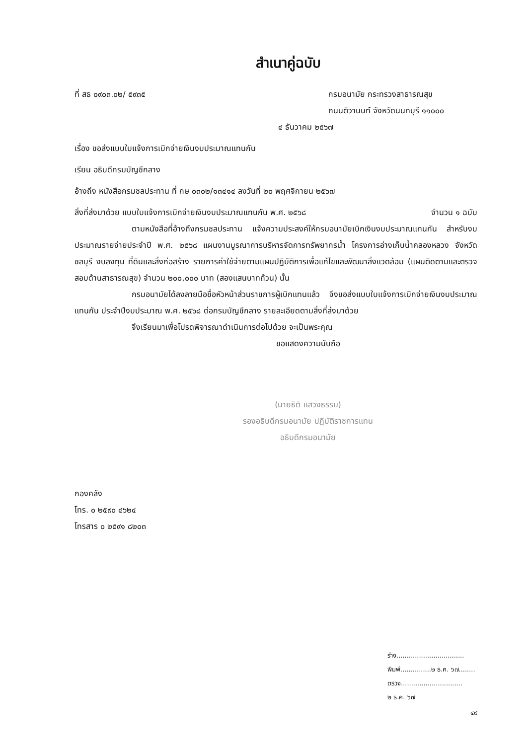สำเนาคู่ฉบับ
ที่ สธ ๐๙๐๓.๐๒/ ๕๙๓๕ กรมอนามัย กระทรวงสาธารณสุข
ถนนติวานนท์ จังหวัดนนทบุรี ๑๑๐๐๐
๔ ธันวาคม ๒๕๖๗
เรื่อง ขอส่งแบบใบแจ้งการเบิกจ่ายเงินงบประมาณแทนกัน
เรียน อธิบดีกรมบัญชีกลาง
อ้างถึง หนังสือกรมชลประทาน ที่ กษ ๐๓๐๒/๑๓๔๑๔ ลงวันที่ ๒๐ พฤศจิกายน ๒๕๖๗
สิ่งที่ส่งมาด้วย แบบใบแจ้งการเบิกจ่ายเงินงบประมาณแทนกัน พ.ศ. ๒๕๖๘
จำนวน ๑ ฉบับ
ตามหนังสือที่อ้างถึงกรมชลประทาน แจ้งความประสงค์ให้กรมอนามัยเบิกเงินงบประมาณแทนกัน สำหรับงบประมาณรายจ่ายประจำปี พ.ศ. ๒๕๖๘ แผนงานบูรณาการบริหารจัดการทรัพยากรน้ำ โครงการอ่างเก็บน้ำคลองหลวง จังหวัดชลบุรี งบลงทุน ที่ดินและสิ่งก่อสร้าง รายการค่าใช้จ่ายตามแผนปฏิบัติการเพื่อแก้ไขและพัฒนาสิ่งแวดล้อม (แผนติดตามและตรวจสอบด้านสาธารณสุข) จำนวน ๒๐๐,๐๐๐ บาท (สองแสนบาทถ้วน) นั้น
กรมอนามัยได้ลงลายมือชื่อหัวหน้าส่วนราชการผู้เบิกแทนแล้ว จึงขอส่งแบบใบแจ้งการเบิกจ่ายเงินงบประมาณแทนกัน ประจำปีงบประมาณ พ.ศ. ๒๕๖๘ ต่อกรมบัญชีกลาง รายละเอียดตามสิ่งที่ส่งมาด้วย
จึงเรียนมาเพื่อโปรดพิจารณาดำเนินการต่อไปด้วย จะเป็นพระคุณ
ขอแสดงความนับถือ
(นายธิติ แสวงธรรม)
รองอธิบดีกรมอนามัย ปฏิบัติราชการแทน
อธิบดีกรมอนามัย
กองคลัง
โทร. ๐ ๒๕๙๐ ๔๖๒๔
โทรสาร ๐ ๒๕๙๑ ๘๒๐๓
ร่าง.................................
พิมพ์...............๒ ธ.ค. ๖๗........
ตรวจ..............................
๒ ธ.ค. ๖๗
๔๙